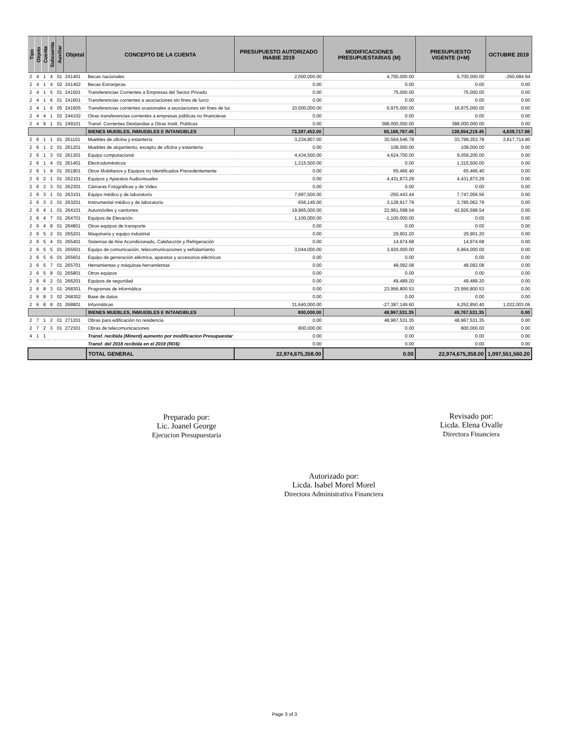| Tipo | Objeto | Cuenta | Subcuenta | Auxiliar | Objetal | CONCEPTO DE LA CUENTA | PRESUPUESTO AUTORIZADO INABIE 2019 | MODIFICACIONES PRESUPUESTARIAS (M) | PRESUPUESTO VIGENTE (I+M) | OCTUBRE 2019 |
| --- | --- | --- | --- | --- | --- | --- | --- | --- | --- | --- |
| 2 | 4 | 1 | 4 | 01 | 241401 | Becas nacionales | 2,000,000.00 | 4,700,000.00 | 6,700,000.00 | -260,684.94 |
| 2 | 4 | 1 | 4 | 02 | 241402 | Becas Extranjeras | 0.00 | 0.00 | 0.00 | 0.00 |
| 2 | 4 | 1 | 5 | 01 | 241501 | Transferencias Corrientes a Empresas del Sector Privado | 0.00 | 75,000.00 | 75,000.00 | 0.00 |
| 2 | 4 | 1 | 6 | 01 | 241601 | Transferencias corrientes a asociaciones sin fines de lucro | 0.00 | 0.00 | 0.00 | 0.00 |
| 2 | 4 | 1 | 6 | 05 | 241605 | Transferencias corrientes ocasionales a asociaciones sin fines de luc | 10,000,000.00 | 6,975,000.00 | 16,975,000.00 | 0.00 |
| 2 | 4 | 4 | 1 | 02 | 244102 | Otras transferencias corrientes a empresas públicas no financieras | 0.00 | 0.00 | 0.00 | 0.00 |
| 2 | 4 | 9 | 1 | 01 | 249101 | Transf. Corrientes Destiandas a Otras Instit. Publicas | 0.00 | 388,000,000.00 | 388,000,000.00 | 0.00 |
| | | | | | | BIENES MUEBLES, INMUEBLES E INTANGIBLES | 73,387,452.00 | 65,166,767.45 | 138,554,219.45 | 4,639,717.86 |
| 2 | 6 | 1 | 1 | 01 | 261101 | Muebles de oficina y estantería | 3,234,807.00 | 30,564,546.78 | 33,799,353.78 | 3,617,714.80 |
| 2 | 6 | 1 | 2 | 01 | 261201 | Muebles de alojamiento, excepto de oficina y estantería | 0.00 | 108,000.00 | 108,000.00 | 0.00 |
| 2 | 6 | 1 | 3 | 01 | 261301 | Equipo computacional | 4,434,500.00 | 4,624,700.00 | 9,059,200.00 | 0.00 |
| 2 | 6 | 1 | 4 | 01 | 261401 | Electrodomésticos | 1,315,500.00 | 0.00 | 1,315,500.00 | 0.00 |
| 2 | 6 | 1 | 9 | 01 | 261901 | Otros Mobiliarios y Equipos no Identificados Precedentemente | 0.00 | 65,466.40 | 65,466.40 | 0.00 |
| 2 | 6 | 2 | 1 | 01 | 262101 | Equipos y Aparatos Audiovisuales | 0.00 | 4,431,873.29 | 4,431,873.29 | 0.00 |
| 2 | 6 | 2 | 3 | 01 | 262301 | Cámaras Fotográficas y de Video | 0.00 | 0.00 | 0.00 | 0.00 |
| 2 | 6 | 3 | 1 | 01 | 263101 | Equipo médico y de laboratorio | 7,997,500.00 | -250,443.44 | 7,747,056.56 | 0.00 |
| 2 | 6 | 3 | 2 | 01 | 263201 | Instrumental médico y de laboratorio | 656,145.00 | 3,128,917.79 | 3,785,062.79 | 0.00 |
| 2 | 6 | 4 | 1 | 01 | 264101 | Automóviles y camiones | 19,965,000.00 | 22,961,598.54 | 42,926,598.54 | 0.00 |
| 2 | 6 | 4 | 7 | 01 | 264701 | Equipos de Elevación | 1,100,000.00 | -1,100,000.00 | 0.00 | 0.00 |
| 2 | 6 | 4 | 8 | 01 | 264801 | Otros equipos de transporte | 0.00 | 0.00 | 0.00 | 0.00 |
| 2 | 6 | 5 | 2 | 01 | 265201 | Maquinaria y equipo industrial | 0.00 | 29,901.20 | 29,901.20 | 0.00 |
| 2 | 6 | 5 | 4 | 01 | 265401 | Sistemas de Aire Acondicionado, Calefacción y Refrigeración | 0.00 | 14,974.68 | 14,974.68 | 0.00 |
| 2 | 6 | 5 | 5 | 01 | 265501 | Equipo de comunicación, telecomunicaciones y señalamiento | 3,044,000.00 | 3,920,000.00 | 6,964,000.00 | 0.00 |
| 2 | 6 | 5 | 6 | 01 | 265601 | Equipo de generación eléctrica, aparatos y accesorios eléctricos | 0.00 | 0.00 | 0.00 | 0.00 |
| 2 | 6 | 5 | 7 | 01 | 265701 | Herramientas y máquinas-herramientas | 0.00 | 48,092.08 | 48,092.08 | 0.00 |
| 2 | 6 | 5 | 8 | 01 | 265801 | Otros equipos | 0.00 | 0.00 | 0.00 | 0.00 |
| 2 | 6 | 6 | 2 | 01 | 266201 | Equipos de seguridad | 0.00 | 49,489.20 | 49,489.20 | 0.00 |
| 2 | 6 | 8 | 3 | 01 | 268301 | Programas de informática | 0.00 | 23,956,800.53 | 23,956,800.53 | 0.00 |
| 2 | 6 | 8 | 3 | 02 | 268302 | Base de datos | 0.00 | 0.00 | 0.00 | 0.00 |
| 2 | 6 | 8 | 8 | 01 | 268801 | Informáticas | 31,640,000.00 | -27,387,149.60 | 4,252,850.40 | 1,022,003.06 |
| | | | | | | BIENES MUEBLES, INMUEBLES E INTANGIBLES | 800,000.00 | 48,967,531.35 | 49,767,531.35 | 0.00 |
| 2 | 7 | 1 | 2 | 01 | 271201 | Obras para edificación no residencia | 0.00 | 48,967,531.35 | 48,967,531.35 | 0.00 |
| 2 | 7 | 2 | 3 | 01 | 272301 | Obras de telecomunicaciones | 800,000.00 | 0.00 | 800,000.00 | 0.00 |
| 4 | 1 | 1 | | | | Transf. recibida (Minerd) aumento por modificacion Presupuestar | 0.00 | 0.00 | 0.00 | 0.00 |
| | | | | | | Transf. del 2018 recibida en el 2019 (RD$) | 0.00 | 0.00 | 0.00 | 0.00 |
| | | | | | | TOTAL GENERAL | 22,974,675,358.00 | 0.00 | 22,974,675,358.00 | 1,097,551,560.20 |
Preparado por:
Lic. Joanel George
Ejecucion Presupuestaria
Revisado por:
Licda. Elena Ovalle
Directora Financiera
Autorizado por:
Licda. Isabel Morel Morel
Directora Administrativa Financiera
Page 3 of 3